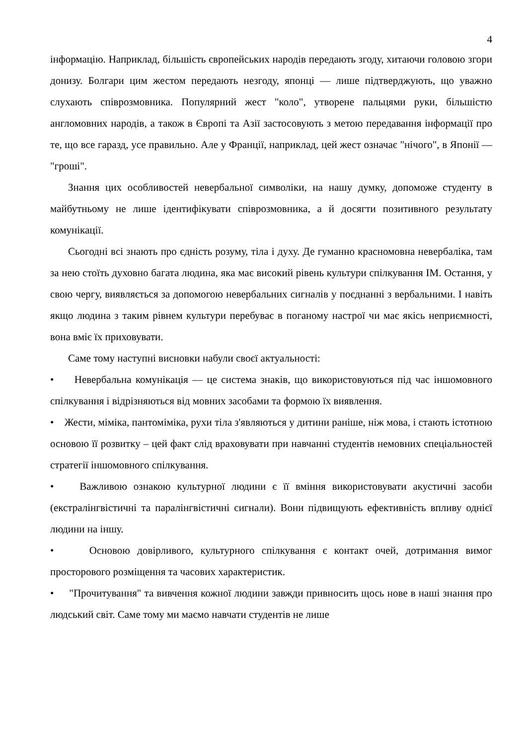4
інформацію. Наприклад, більшість європейських народів передають згоду, хитаючи головою згори донизу. Болгари цим жестом передають незгоду, японці — лише підтверджують, що уважно слухають співрозмовника. Популярний жест "коло", утворене пальцями руки, більшістю англомовних народів, а також в Європі та Азії застосовують з метою передавання інформації про те, що все гаразд, усе правильно. Але у Франції, наприклад, цей жест означає "нічого", в Японії — "гроші".
Знання цих особливостей невербальної символіки, на нашу думку, допоможе студенту в майбутньому не лише ідентифікувати співрозмовника, а й досягти позитивного результату комунікації.
Сьогодні всі знають про єдність розуму, тіла і духу. Де гуманно красномовна невербаліка, там за нею стоїть духовно багата людина, яка має високий рівень культури спілкування ІМ. Остання, у свою чергу, виявляється за допомогою невербальних сигналів у поєднанні з вербальними. І навіть якщо людина з таким рівнем культури перебуває в поганому настрої чи має якісь неприємності, вона вміє їх приховувати.
Саме тому наступні висновки набули своєї актуальності:
• Невербальна комунікація — це система знаків, що використовуються під час іншомовного спілкування і відрізняються від мовних засобами та формою їх виявлення.
• Жести, міміка, пантоміміка, рухи тіла з'являються у дитини раніше, ніж мова, і стають істотною основою її розвитку – цей факт слід враховувати при навчанні студентів немовних спеціальностей стратегії іншомовного спілкування.
• Важливою ознакою культурної людини є її вміння використовувати акустичні засоби (екстралінгвістичні та паралінгвістичні сигнали). Вони підвищують ефективність впливу однієї людини на іншу.
• Основою довірливого, культурного спілкування є контакт очей, дотримання вимог просторового розміщення та часових характеристик.
• "Прочитування" та вивчення кожної людини завжди привносить щось нове в наші знання про людський світ. Саме тому ми маємо навчати студентів не лише